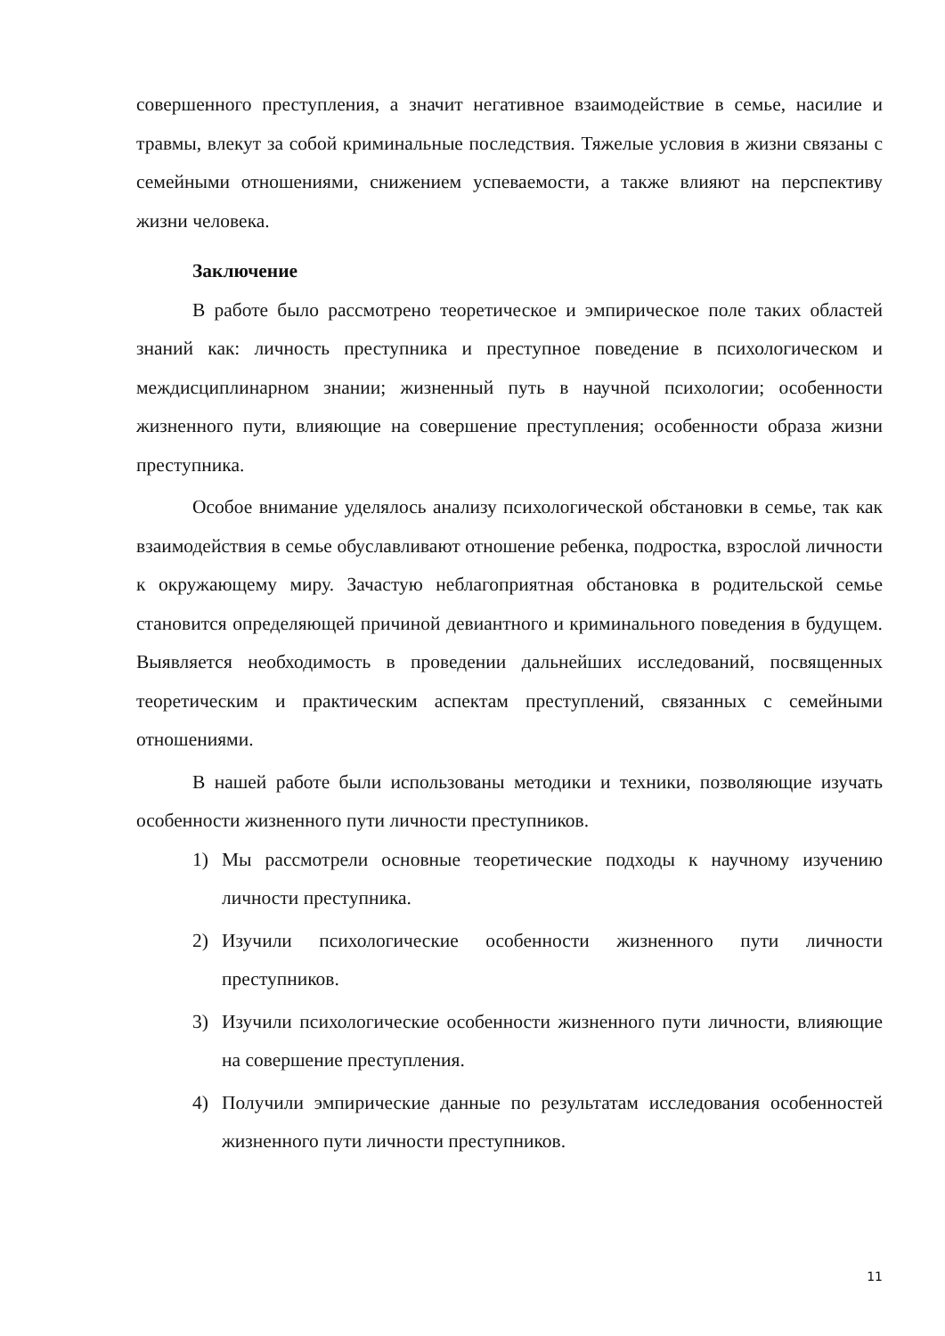совершенного преступления, а значит негативное взаимодействие в семье, насилие и травмы, влекут за собой криминальные последствия. Тяжелые условия в жизни связаны с семейными отношениями, снижением успеваемости, а также влияют на перспективу жизни человека.
Заключение
В работе было рассмотрено теоретическое и эмпирическое поле таких областей знаний как: личность преступника и преступное поведение в психологическом и междисциплинарном знании; жизненный путь в научной психологии; особенности жизненного пути, влияющие на совершение преступления; особенности образа жизни преступника.
Особое внимание уделялось анализу психологической обстановки в семье, так как взаимодействия в семье обуславливают отношение ребенка, подростка, взрослой личности к окружающему миру. Зачастую неблагоприятная обстановка в родительской семье становится определяющей причиной девиантного и криминального поведения в будущем. Выявляется необходимость в проведении дальнейших исследований, посвященных теоретическим и практическим аспектам преступлений, связанных с семейными отношениями.
В нашей работе были использованы методики и техники, позволяющие изучать особенности жизненного пути личности преступников.
1) Мы рассмотрели основные теоретические подходы к научному изучению личности преступника.
2) Изучили психологические особенности жизненного пути личности преступников.
3) Изучили психологические особенности жизненного пути личности, влияющие на совершение преступления.
4) Получили эмпирические данные по результатам исследования особенностей жизненного пути личности преступников.
11